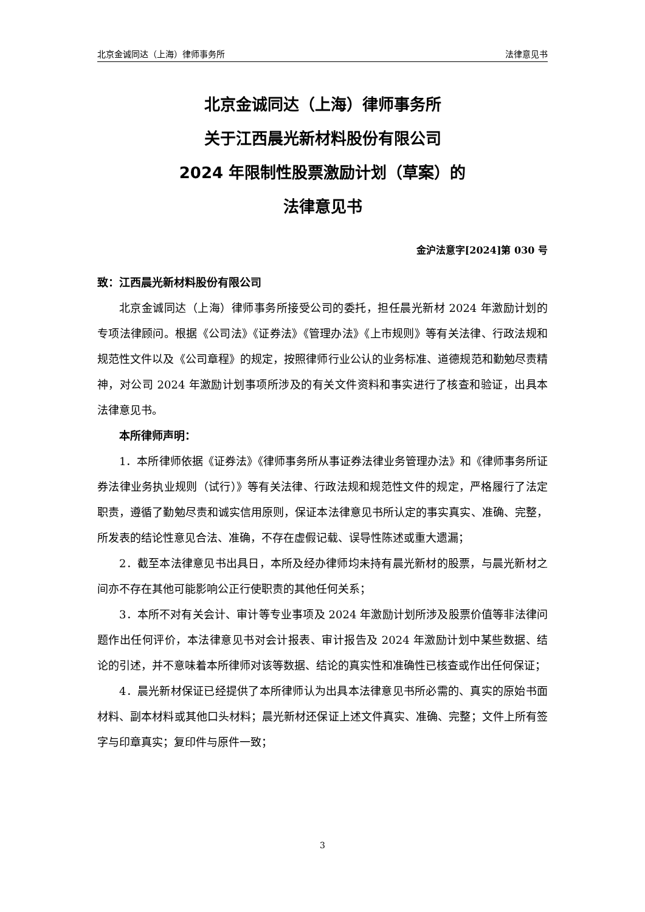北京金诚同达（上海）律师事务所 法律意见书
北京金诚同达（上海）律师事务所
关于江西晨光新材料股份有限公司
2024 年限制性股票激励计划（草案）的
法律意见书
金沪法意字[2024]第 030 号
致：江西晨光新材料股份有限公司
北京金诚同达（上海）律师事务所接受公司的委托，担任晨光新材 2024 年激励计划的专项法律顾问。根据《公司法》《证券法》《管理办法》《上市规则》等有关法律、行政法规和规范性文件以及《公司章程》的规定，按照律师行业公认的业务标准、道德规范和勤勉尽责精神，对公司 2024 年激励计划事项所涉及的有关文件资料和事实进行了核查和验证，出具本法律意见书。
本所律师声明：
1．本所律师依据《证券法》《律师事务所从事证券法律业务管理办法》和《律师事务所证券法律业务执业规则（试行）》等有关法律、行政法规和规范性文件的规定，严格履行了法定职责，遵循了勤勉尽责和诚实信用原则，保证本法律意见书所认定的事实真实、准确、完整，所发表的结论性意见合法、准确，不存在虚假记载、误导性陈述或重大遗漏；
2．截至本法律意见书出具日，本所及经办律师均未持有晨光新材的股票，与晨光新材之间亦不存在其他可能影响公正行使职责的其他任何关系；
3．本所不对有关会计、审计等专业事项及 2024 年激励计划所涉及股票价值等非法律问题作出任何评价，本法律意见书对会计报表、审计报告及 2024 年激励计划中某些数据、结论的引述，并不意味着本所律师对该等数据、结论的真实性和准确性已核查或作出任何保证；
4．晨光新材保证已经提供了本所律师认为出具本法律意见书所必需的、真实的原始书面材料、副本材料或其他口头材料；晨光新材还保证上述文件真实、准确、完整；文件上所有签字与印章真实；复印件与原件一致；
3